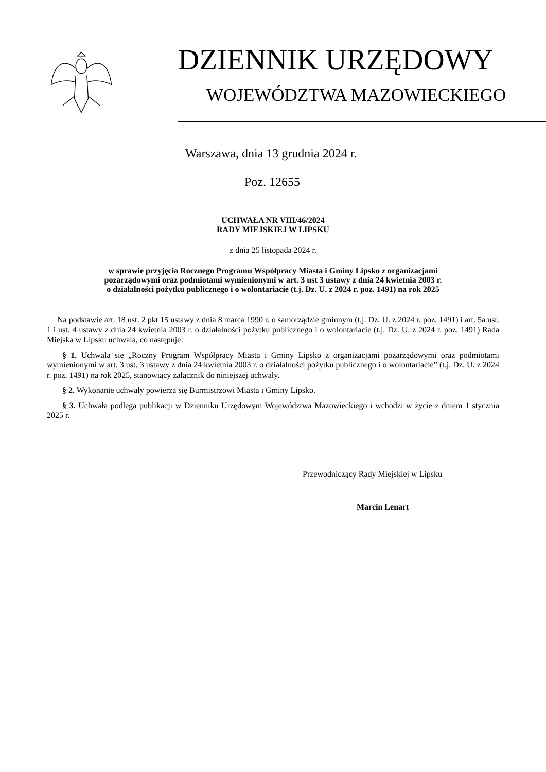DZIENNIK URZĘDOWY
WOJEWÓDZTWA MAZOWIECKIEGO
Warszawa, dnia 13 grudnia 2024 r.
Poz. 12655
UCHWAŁA NR VIII/46/2024
RADY MIEJSKIEJ W LIPSKU
z dnia 25 listopada 2024 r.
w sprawie przyjęcia Rocznego Programu Współpracy Miasta i Gminy Lipsko z organizacjami
pozarządowymi oraz podmiotami wymienionymi w art. 3 ust 3 ustawy z dnia 24 kwietnia 2003 r.
o działalności pożytku publicznego i o wolontariacie (t.j. Dz. U. z 2024 r. poz. 1491) na rok 2025
Na podstawie art. 18 ust. 2 pkt 15 ustawy z dnia 8 marca 1990 r. o samorządzie gminnym (t.j. Dz. U. z 2024 r. poz. 1491) i art. 5a ust. 1 i ust. 4 ustawy z dnia 24 kwietnia 2003 r. o działalności pożytku publicznego i o wolontariacie (t.j. Dz. U. z 2024 r. poz. 1491) Rada Miejska w Lipsku uchwala, co następuje:
§ 1. Uchwala się „Roczny Program Współpracy Miasta i Gminy Lipsko z organizacjami pozarządowymi oraz podmiotami wymienionymi w art. 3 ust. 3 ustawy z dnia 24 kwietnia 2003 r. o działalności pożytku publicznego i o wolontariacie” (t.j. Dz. U. z 2024 r. poz. 1491) na rok 2025, stanowiący załącznik do niniejszej uchwały.
§ 2. Wykonanie uchwały powierza się Burmistrzowi Miasta i Gminy Lipsko.
§ 3. Uchwała podlega publikacji w Dzienniku Urzędowym Województwa Mazowieckiego i wchodzi w życie z dniem 1 stycznia 2025 r.
Przewodniczący Rady Miejskiej w Lipsku
Marcin Lenart